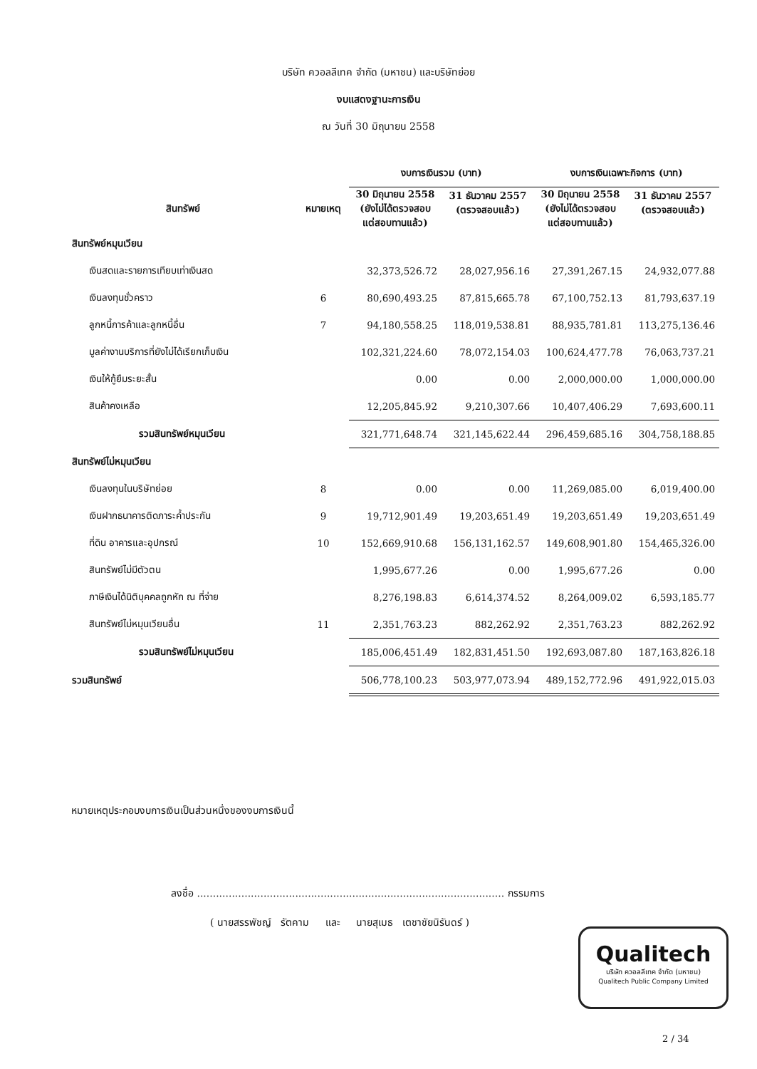บริษัท ควอลลีเทค จำกัด (มหาชน) และบริษัทย่อย
งบแสดงฐานะการเงิน
ณ วันที่ 30 มิถุนายน 2558
| | | งบการเงินรวม (บาท) | | งบการเงินเฉพาะกิจการ (บาท) | |
| --- | --- | --- | --- | --- | --- |
| สินทรัพย์ | หมายเหตุ | 30 มิถุนายน 2558 (ยังไม่ได้ตรวจสอบ แต่สอบทานแล้ว) | 31 ธันวาคม 2557 (ตรวจสอบแล้ว) | 30 มิถุนายน 2558 (ยังไม่ได้ตรวจสอบ แต่สอบทานแล้ว) | 31 ธันวาคม 2557 (ตรวจสอบแล้ว) |
| สินทรัพย์หมุนเวียน | | | | | |
| เงินสดและรายการเทียบเท่าเงินสด | | 32,373,526.72 | 28,027,956.16 | 27,391,267.15 | 24,932,077.88 |
| เงินลงทุนชั่วคราว | 6 | 80,690,493.25 | 87,815,665.78 | 67,100,752.13 | 81,793,637.19 |
| ลูกหนี้การค้าและลูกหนี้อื่น | 7 | 94,180,558.25 | 118,019,538.81 | 88,935,781.81 | 113,275,136.46 |
| มูลค่างานบริการที่ยังไม่ได้เรียกเก็บเงิน | | 102,321,224.60 | 78,072,154.03 | 100,624,477.78 | 76,063,737.21 |
| เงินให้กู้ยืมระยะสั้น | | 0.00 | 0.00 | 2,000,000.00 | 1,000,000.00 |
| สินค้าคงเหลือ | | 12,205,845.92 | 9,210,307.66 | 10,407,406.29 | 7,693,600.11 |
| รวมสินทรัพย์หมุนเวียน | | 321,771,648.74 | 321,145,622.44 | 296,459,685.16 | 304,758,188.85 |
| สินทรัพย์ไม่หมุนเวียน | | | | | |
| เงินลงทุนในบริษัทย่อย | 8 | 0.00 | 0.00 | 11,269,085.00 | 6,019,400.00 |
| เงินฝากธนาคารติดภาระค้ำประกัน | 9 | 19,712,901.49 | 19,203,651.49 | 19,203,651.49 | 19,203,651.49 |
| ที่ดิน อาคารและอุปกรณ์ | 10 | 152,669,910.68 | 156,131,162.57 | 149,608,901.80 | 154,465,326.00 |
| สินทรัพย์ไม่มีตัวตน | | 1,995,677.26 | 0.00 | 1,995,677.26 | 0.00 |
| ภาษีเงินได้นิติบุคคลถูกหัก ณ ที่จ่าย | | 8,276,198.83 | 6,614,374.52 | 8,264,009.02 | 6,593,185.77 |
| สินทรัพย์ไม่หมุนเวียนอื่น | 11 | 2,351,763.23 | 882,262.92 | 2,351,763.23 | 882,262.92 |
| รวมสินทรัพย์ไม่หมุนเวียน | | 185,006,451.49 | 182,831,451.50 | 192,693,087.80 | 187,163,826.18 |
| รวมสินทรัพย์ | | 506,778,100.23 | 503,977,073.94 | 489,152,772.96 | 491,922,015.03 |
หมายเหตุประกอบงบการเงินเป็นส่วนหนึ่งของงบการเงินนี้
ลงชื่อ ................................................................................................. กรรมการ
( นายสรรพัชญ์ รัตคาม และ นายสุเมธ เตชาชัยนิรันดร์ )
Qualitech
บริษัท ควอลลีเทค จำกัด (มหาชน)
Qualitech Public Company Limited
2 / 34